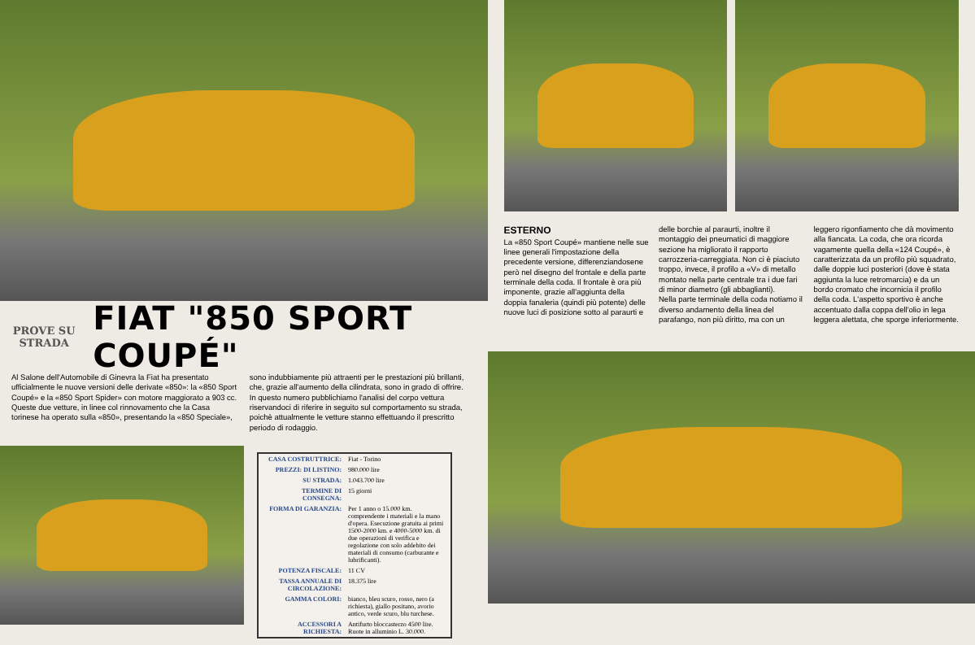PROVE SU STRADA
FIAT "850 SPORT COUPÉ"
Al Salone dell'Automobile di Ginevra la Fiat ha presentato ufficialmente le nuove versioni delle derivate «850»: la «850 Sport Coupé» e la «850 Sport Spider» con motore maggiorato a 903 cc. Queste due vetture, in linee col rinnovamento che la Casa torinese ha operato sulla «850», presentando la «850 Speciale», sono indubbiamente più attraenti per le prestazioni più brillanti, che, grazie all'aumento della cilindrata, sono in grado di offrire.
In questo numero pubblichiamo l'analisi del corpo vettura riservandoci di riferire in seguito sul comportamento su strada, poichè attualmente le vetture stanno effettuando il prescritto periodo di rodaggio.
| CASA COSTRUTTRICE: | Fiat - Torino |
| PREZZI: DI LISTINO: | 980.000 lire |
| SU STRADA: | 1.043.700 lire |
| TERMINE DI CONSEGNA: | 15 giorni |
| FORMA DI GARANZIA: | Per 1 anno o 15.000 km. comprendente i materiali e la mano d'opera. Esecuzione gratuita ai primi 1500-2000 km. e 4000-5000 km. di due operazioni di verifica e regolazione con solo addebito dei materiali di consumo (carburante e lubrificanti). |
| POTENZA FISCALE: | 11 CV |
| TASSA ANNUALE DI CIRCOLAZIONE: | 18.375 lire |
| GAMMA COLORI: | bianco, bleu scuro, rosso, nero (a richiesta), giallo positano, avorio antico, verde scuro, blu turchese. |
| ACCESSORI A RICHIESTA: | Antifurto bloccasterzo 4500 lire. Ruote in alluminio L. 30.000. |
ESTERNO
La «850 Sport Coupé» mantiene nelle sue linee generali l'impostazione della precedente versione, differenziandosene però nel disegno del frontale e della parte terminale della coda. Il frontale è ora più imponente, grazie all'aggiunta della doppia fanaleria (quindi più potente) delle nuove luci di posizione sotto al paraurti e delle borchie al paraurti, inoltre il montaggio dei pneumatici di maggiore sezione ha migliorato il rapporto carrozzeria-carreggiata. Non ci è piaciuto troppo, invece, il profilo a «V» di metallo montato nella parte centrale tra i due fari di minor diametro (gli abbaglianti).
Nella parte terminale della coda notiamo il diverso andamento della linea del parafango, non più diritto, ma con un leggero rigonfiamento che dà movimento alla fiancata. La coda, che ora ricorda vagamente quella della «124 Coupé», è caratterizzata da un profilo più squadrato, dalle doppie luci posteriori (dove è stata aggiunta la luce retromarcia) e da un bordo cromato che incornicia il profilo della coda. L'aspetto sportivo è anche accentuato dalla coppa dell'olio in lega leggera alettata, che sporge inferiormente.